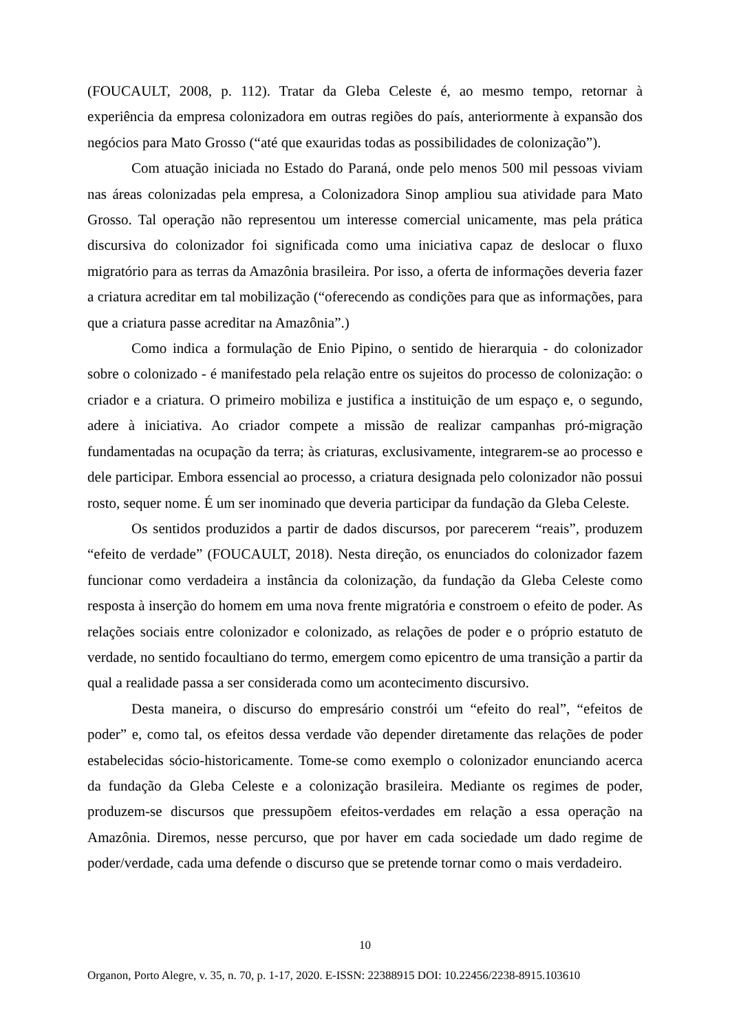(FOUCAULT, 2008, p. 112). Tratar da Gleba Celeste é, ao mesmo tempo, retornar à experiência da empresa colonizadora em outras regiões do país, anteriormente à expansão dos negócios para Mato Grosso (“até que exauridas todas as possibilidades de colonização”).
Com atuação iniciada no Estado do Paraná, onde pelo menos 500 mil pessoas viviam nas áreas colonizadas pela empresa, a Colonizadora Sinop ampliou sua atividade para Mato Grosso. Tal operação não representou um interesse comercial unicamente, mas pela prática discursiva do colonizador foi significada como uma iniciativa capaz de deslocar o fluxo migratório para as terras da Amazônia brasileira. Por isso, a oferta de informações deveria fazer a criatura acreditar em tal mobilização (“oferecendo as condições para que as informações, para que a criatura passe acreditar na Amazônia”.)
Como indica a formulação de Enio Pipino, o sentido de hierarquia - do colonizador sobre o colonizado - é manifestado pela relação entre os sujeitos do processo de colonização: o criador e a criatura. O primeiro mobiliza e justifica a instituição de um espaço e, o segundo, adere à iniciativa. Ao criador compete a missão de realizar campanhas pró-migração fundamentadas na ocupação da terra; às criaturas, exclusivamente, integrarem-se ao processo e dele participar. Embora essencial ao processo, a criatura designada pelo colonizador não possui rosto, sequer nome. É um ser inominado que deveria participar da fundação da Gleba Celeste.
Os sentidos produzidos a partir de dados discursos, por parecerem “reais”, produzem “efeito de verdade” (FOUCAULT, 2018). Nesta direção, os enunciados do colonizador fazem funcionar como verdadeira a instância da colonização, da fundação da Gleba Celeste como resposta à inserção do homem em uma nova frente migratória e constroem o efeito de poder. As relações sociais entre colonizador e colonizado, as relações de poder e o próprio estatuto de verdade, no sentido focaultiano do termo, emergem como epicentro de uma transição a partir da qual a realidade passa a ser considerada como um acontecimento discursivo.
Desta maneira, o discurso do empresário constrói um “efeito do real”, “efeitos de poder” e, como tal, os efeitos dessa verdade vão depender diretamente das relações de poder estabelecidas sócio-historicamente. Tome-se como exemplo o colonizador enunciando acerca da fundação da Gleba Celeste e a colonização brasileira. Mediante os regimes de poder, produzem-se discursos que pressupõem efeitos-verdades em relação a essa operação na Amazônia. Diremos, nesse percurso, que por haver em cada sociedade um dado regime de poder/verdade, cada uma defende o discurso que se pretende tornar como o mais verdadeiro.
10
Organon, Porto Alegre, v. 35, n. 70, p. 1-17, 2020. E-ISSN: 22388915 DOI: 10.22456/2238-8915.103610